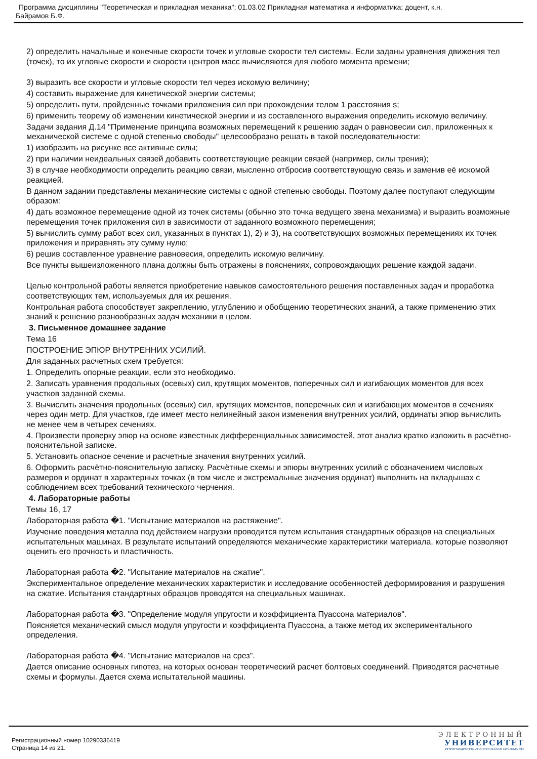Программа дисциплины "Теоретическая и прикладная механика"; 01.03.02 Прикладная математика и информатика; доцент, к.н.
Байрамов Б.Ф.
2) определить начальные и конечные скорости точек и угловые скорости тел системы. Если заданы уравнения движения тел (точек), то их угловые скорости и скорости центров масс вычисляются для любого момента времени;
3) выразить все скорости и угловые скорости тел через искомую величину;
4) составить выражение для кинетической энергии системы;
5) определить пути, пройденные точками приложения сил при прохождении телом 1 расстояния s;
6) применить теорему об изменении кинетической энергии и из составленного выражения определить искомую величину.
Задачи задания Д.14 "Применение принципа возможных перемещений к решению задач о равновесии сил, приложенных к механической системе с одной степенью свободы" целесообразно решать в такой последовательности:
1) изобразить на рисунке все активные силы;
2) при наличии неидеальных связей добавить соответствующие реакции связей (например, силы трения);
3) в случае необходимости определить реакцию связи, мысленно отбросив соответствующую связь и заменив её искомой реакцией.
В данном задании представлены механические системы с одной степенью свободы. Поэтому далее поступают следующим образом:
4) дать возможное перемещение одной из точек системы (обычно это точка ведущего звена механизма) и выразить возможные перемещения точек приложения сил в зависимости от заданного возможного перемещения;
5) вычислить сумму работ всех сил, указанных в пунктах 1), 2) и 3), на соответствующих возможных перемещениях их точек приложения и приравнять эту сумму нулю;
6) решив составленное уравнение равновесия, определить искомую величину.
Все пункты вышеизложенного плана должны быть отражены в пояснениях, сопровождающих решение каждой задачи.
Целью контрольной работы является приобретение навыков самостоятельного решения поставленных задач и проработка соответствующих тем, используемых для их решения.
Контрольная работа способствует закреплению, углублению и обобщению теоретических знаний, а также применению этих знаний к решению разнообразных задач механики в целом.
3. Письменное домашнее задание
Тема 16
ПОСТРОЕНИЕ ЭПЮР ВНУТРЕННИХ УСИЛИЙ.
Для заданных расчетных схем требуется:
1. Определить опорные реакции, если это необходимо.
2. Записать уравнения продольных (осевых) сил, крутящих моментов, поперечных сил и изгибающих моментов для всех участков заданной схемы.
3. Вычислить значения продольных (осевых) сил, крутящих моментов, поперечных сил и изгибающих моментов в сечениях через один метр. Для участков, где имеет место нелинейный закон изменения внутренних усилий, ординаты эпюр вычислить не менее чем в четырех сечениях.
4. Произвести проверку эпюр на основе известных дифференциальных зависимостей, этот анализ кратко изложить в расчётно-пояснительной записке.
5. Установить опасное сечение и расчетные значения внутренних усилий.
6. Оформить расчётно-пояснительную записку. Расчётные схемы и эпюры внутренних усилий с обозначением числовых размеров и ординат в характерных точках (в том числе и экстремальные значения ординат) выполнить на вкладышах с соблюдением всех требований технического черчения.
4. Лабораторные работы
Темы 16, 17
Лабораторная работа �1. "Испытание материалов на растяжение".
Изучение поведения металла под действием нагрузки проводится путем испытания стандартных образцов на специальных испытательных машинах. В результате испытаний определяются механические характеристики материала, которые позволяют оценить его прочность и пластичность.
Лабораторная работа �2. "Испытание материалов на сжатие".
Экспериментальное определение механических характеристик и исследование особенностей деформирования и разрушения на сжатие. Испытания стандартных образцов проводятся на специальных машинах.
Лабораторная работа �3. "Определение модуля упругости и коэффициента Пуассона материалов".
Поясняется механический смысл модуля упругости и коэффициента Пуассона, а также метод их экспериментального определения.
Лабораторная работа �4. "Испытание материалов на срез".
Дается описание основных гипотез, на которых основан теоретический расчет болтовых соединений. Приводятся расчетные схемы и формулы. Дается схема испытательной машины.
Регистрационный номер 10290336419
Страница 14 из 21.
ЭЛЕКТРОННЫЙ
УНИВЕРСИТЕТ
ИНФОРМАЦИОННО-АНАЛИТИЧЕСКАЯ СИСТЕМА КФУ